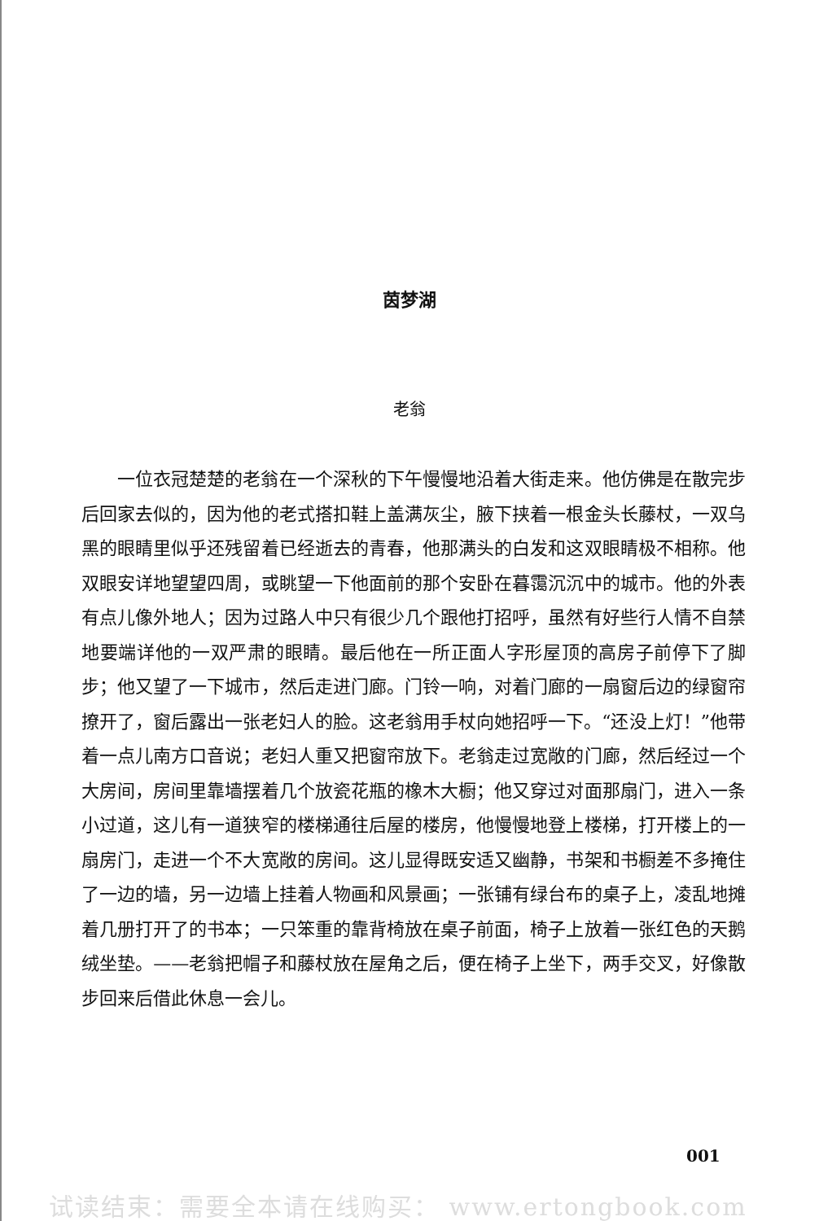茵梦湖
老翁
一位衣冠楚楚的老翁在一个深秋的下午慢慢地沿着大街走来。他仿佛是在散完步后回家去似的，因为他的老式搭扣鞋上盖满灰尘，腋下挟着一根金头长藤杖，一双乌黑的眼睛里似乎还残留着已经逝去的青春，他那满头的白发和这双眼睛极不相称。他双眼安详地望望四周，或眺望一下他面前的那个安卧在暮霭沉沉中的城市。他的外表有点儿像外地人；因为过路人中只有很少几个跟他打招呼，虽然有好些行人情不自禁地要端详他的一双严肃的眼睛。最后他在一所正面人字形屋顶的高房子前停下了脚步；他又望了一下城市，然后走进门廊。门铃一响，对着门廊的一扇窗后边的绿窗帘撩开了，窗后露出一张老妇人的脸。这老翁用手杖向她招呼一下。“还没上灯！”他带着一点儿南方口音说；老妇人重又把窗帘放下。老翁走过宽敞的门廊，然后经过一个大房间，房间里靠墙摆着几个放瓷花瓶的橡木大橱；他又穿过对面那扇门，进入一条小过道，这儿有一道狭窄的楼梯通往后屋的楼房，他慢慢地登上楼梯，打开楼上的一扇房门，走进一个不大宽敞的房间。这儿显得既安适又幽静，书架和书橱差不多掩住了一边的墙，另一边墙上挂着人物画和风景画；一张铺有绿台布的桌子上，凌乱地摊着几册打开了的书本；一只笨重的靠背椅放在桌子前面，椅子上放着一张红色的天鹅绒坐垫。——老翁把帽子和藤杖放在屋角之后，便在椅子上坐下，两手交叉，好像散步回来后借此休息一会儿。
001
试读结束：需要全本请在线购买： www.ertongbook.com